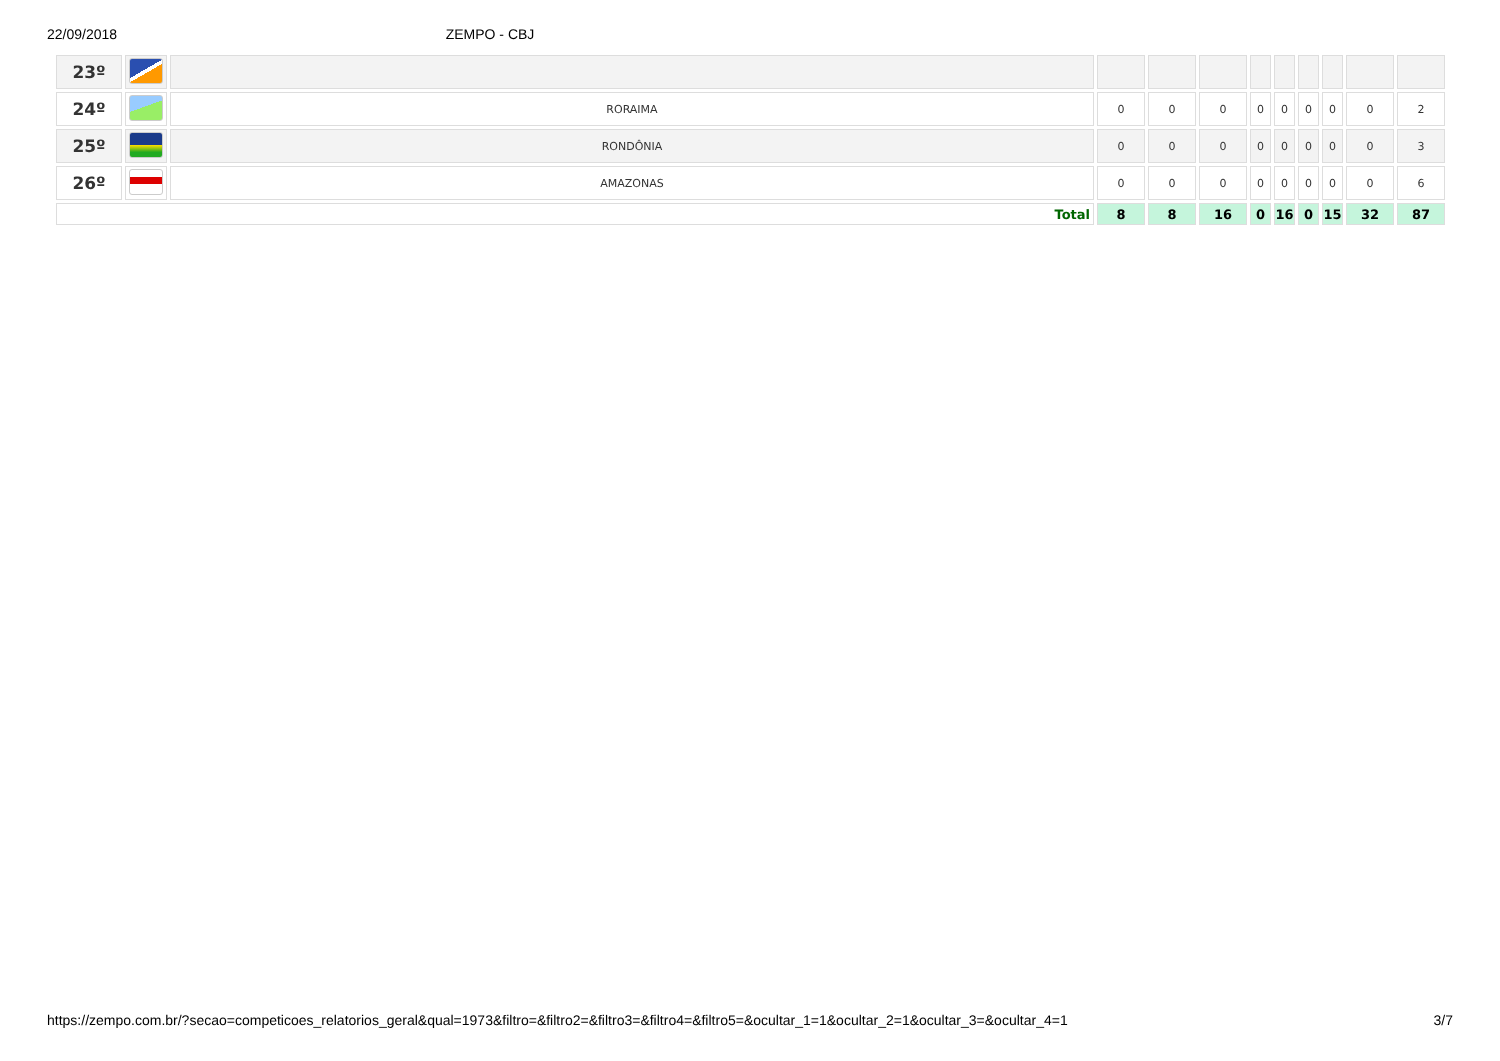22/09/2018 ZEMPO - CBJ
| 23º | | | | | | | | | | | |
| 24º | | RORAIMA | 0 | 0 | 0 | 0 | 0 | 0 | 0 | 0 | 2 |
| 25º | | RONDÔNIA | 0 | 0 | 0 | 0 | 0 | 0 | 0 | 0 | 3 |
| 26º | | AMAZONAS | 0 | 0 | 0 | 0 | 0 | 0 | 0 | 0 | 6 |
| Total | | | 8 | 8 | 16 | 0 | 16 | 0 | 15 | 32 | 87 |
https://zempo.com.br/?secao=competicoes_relatorios_geral&qual=1973&filtro=&filtro2=&filtro3=&filtro4=&filtro5=&ocultar_1=1&ocultar_2=1&ocultar_3=&ocultar_4=1 3/7